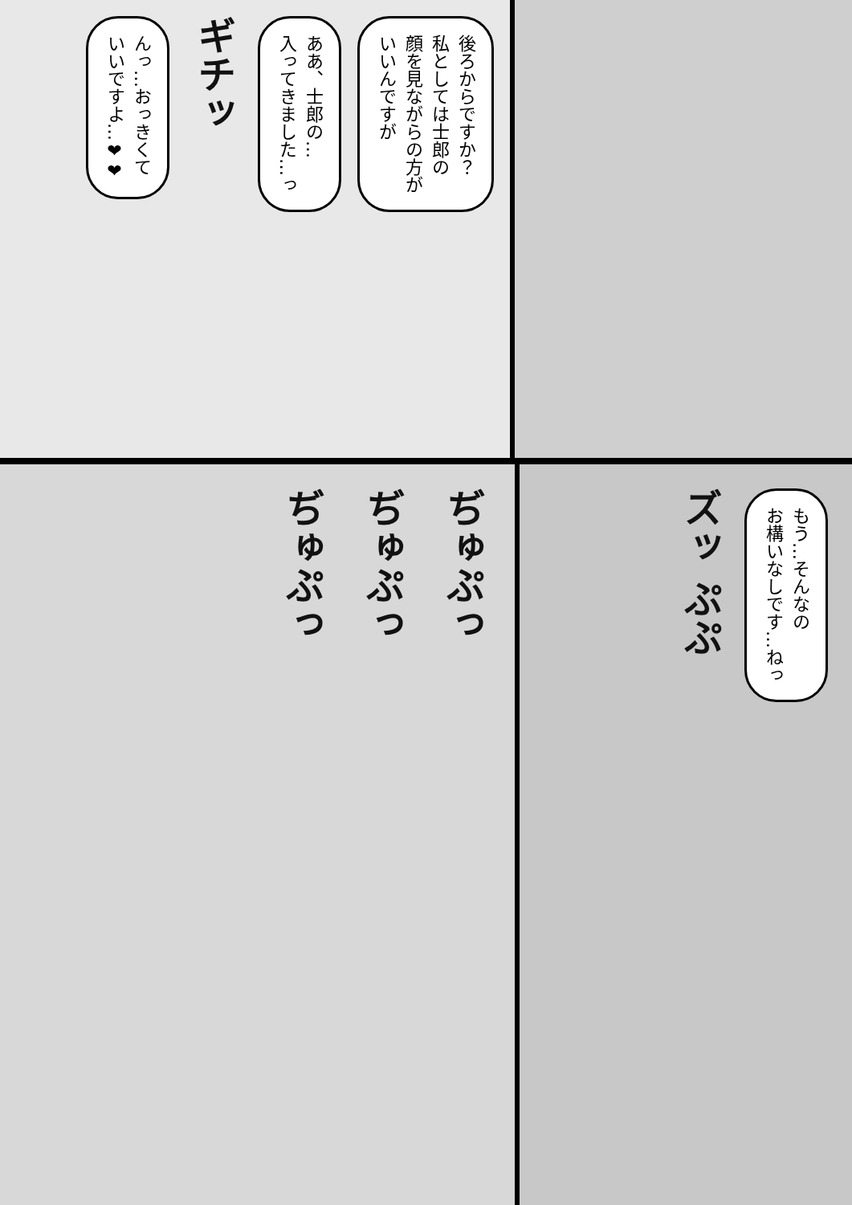後ろからですか？
私としては士郎の
顔を見ながらの方が
いいんですが
ああ、士郎の…
入ってきました…っ
ギチッ
んっ…おっきくて
いいですよ…❤❤
ぢゅぷっ
ぢゅぷっ
ぢゅぷっ
もう…そんなの
お構いなしです…ねっ
ズッ ぷぷ